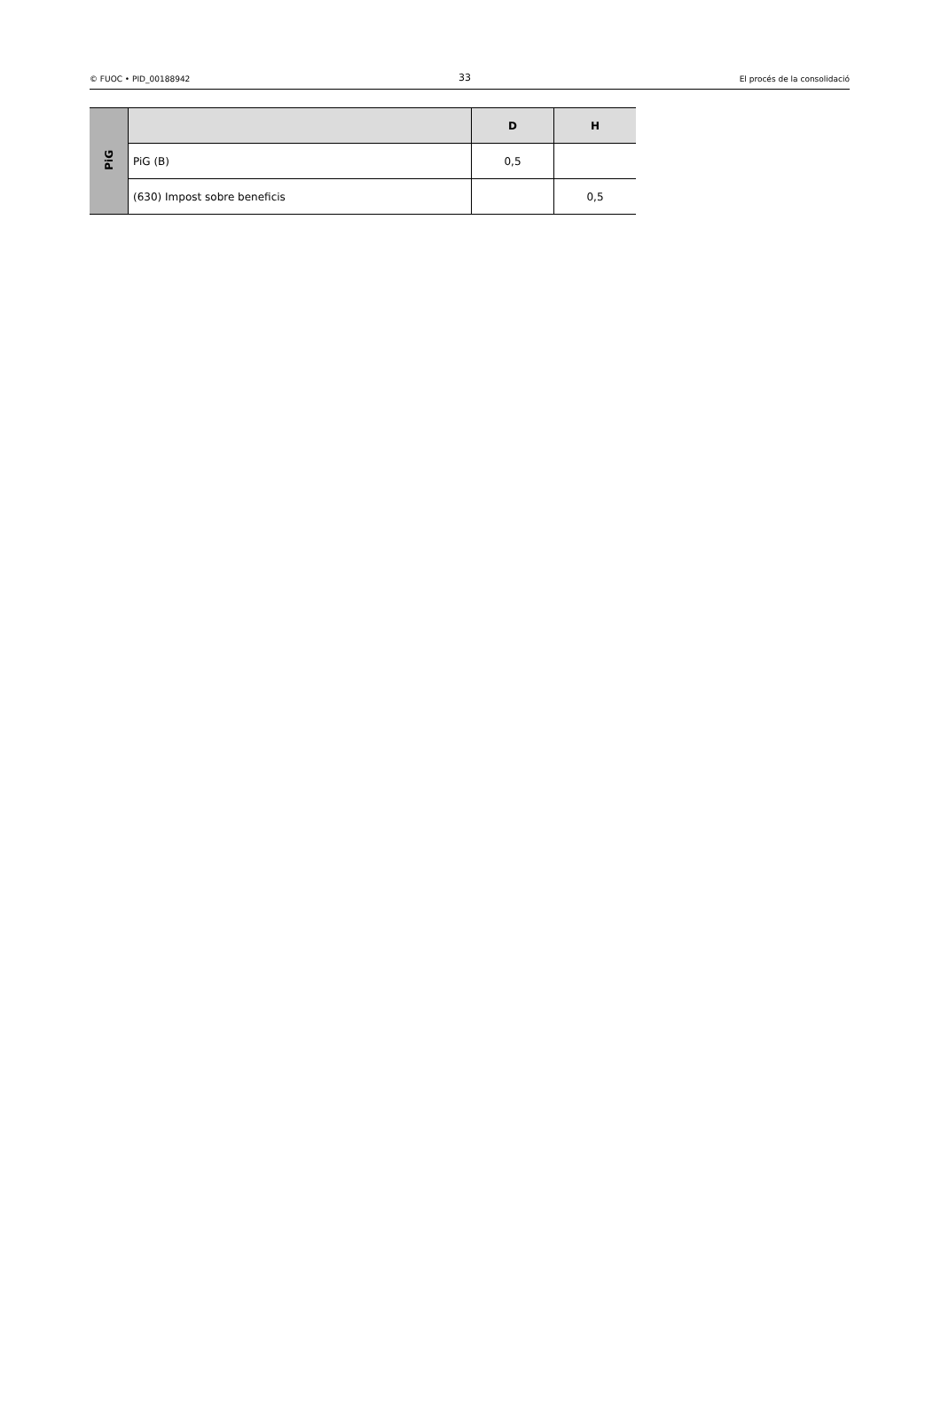© FUOC • PID_00188942 33 El procés de la consolidació
| PiG | | D | H |
| | PiG (B) | 0,5 | |
| | (630) Impost sobre beneficis | | 0,5 |